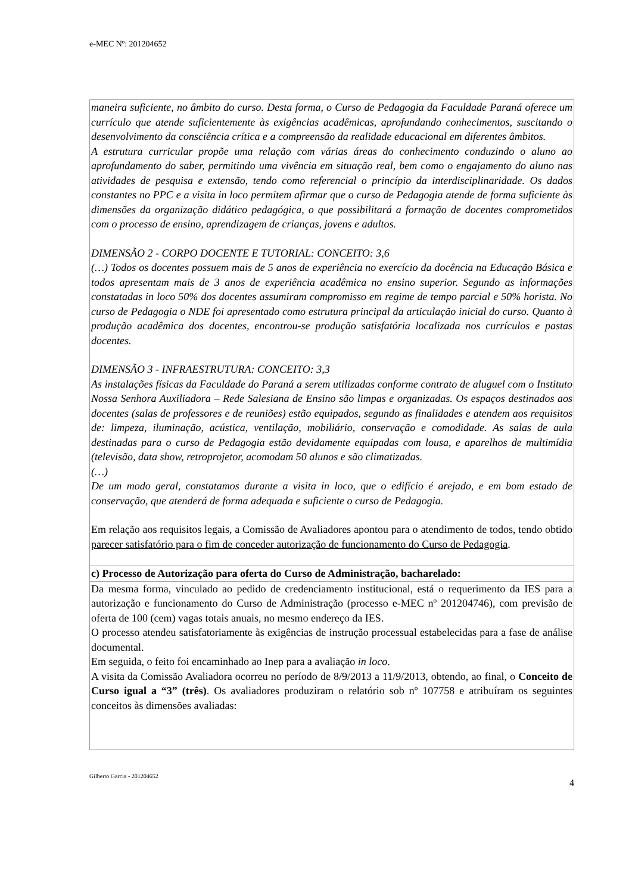e-MEC Nº: 201204652
maneira suficiente, no âmbito do curso. Desta forma, o Curso de Pedagogia da Faculdade Paraná oferece um currículo que atende suficientemente às exigências acadêmicas, aprofundando conhecimentos, suscitando o desenvolvimento da consciência crítica e a compreensão da realidade educacional em diferentes âmbitos.
A estrutura curricular propõe uma relação com várias áreas do conhecimento conduzindo o aluno ao aprofundamento do saber, permitindo uma vivência em situação real, bem como o engajamento do aluno nas atividades de pesquisa e extensão, tendo como referencial o princípio da interdisciplinaridade. Os dados constantes no PPC e a visita in loco permitem afirmar que o curso de Pedagogia atende de forma suficiente às dimensões da organização didático pedagógica, o que possibilitará a formação de docentes comprometidos com o processo de ensino, aprendizagem de crianças, jovens e adultos.
DIMENSÃO 2 - CORPO DOCENTE E TUTORIAL: CONCEITO: 3,6
(…) Todos os docentes possuem mais de 5 anos de experiência no exercício da docência na Educação Básica e todos apresentam mais de 3 anos de experiência acadêmica no ensino superior. Segundo as informações constatadas in loco 50% dos docentes assumiram compromisso em regime de tempo parcial e 50% horista. No curso de Pedagogia o NDE foi apresentado como estrutura principal da articulação inicial do curso. Quanto à produção acadêmica dos docentes, encontrou-se produção satisfatória localizada nos currículos e pastas docentes.
DIMENSÃO 3 - INFRAESTRUTURA: CONCEITO: 3,3
As instalações físicas da Faculdade do Paraná a serem utilizadas conforme contrato de aluguel com o Instituto Nossa Senhora Auxiliadora – Rede Salesiana de Ensino são limpas e organizadas. Os espaços destinados aos docentes (salas de professores e de reuniões) estão equipados, segundo as finalidades e atendem aos requisitos de: limpeza, iluminação, acústica, ventilação, mobiliário, conservação e comodidade. As salas de aula destinadas para o curso de Pedagogia estão devidamente equipadas com lousa, e aparelhos de multimídia (televisão, data show, retroprojetor, acomodam 50 alunos e são climatizadas.
(…)
De um modo geral, constatamos durante a visita in loco, que o edifício é arejado, e em bom estado de conservação, que atenderá de forma adequada e suficiente o curso de Pedagogia.
Em relação aos requisitos legais, a Comissão de Avaliadores apontou para o atendimento de todos, tendo obtido parecer satisfatório para o fim de conceder autorização de funcionamento do Curso de Pedagogia.
c) Processo de Autorização para oferta do Curso de Administração, bacharelado:
Da mesma forma, vinculado ao pedido de credenciamento institucional, está o requerimento da IES para a autorização e funcionamento do Curso de Administração (processo e-MEC nº 201204746), com previsão de oferta de 100 (cem) vagas totais anuais, no mesmo endereço da IES.
O processo atendeu satisfatoriamente às exigências de instrução processual estabelecidas para a fase de análise documental.
Em seguida, o feito foi encaminhado ao Inep para a avaliação in loco.
A visita da Comissão Avaliadora ocorreu no período de 8/9/2013 a 11/9/2013, obtendo, ao final, o Conceito de Curso igual a “3” (três). Os avaliadores produziram o relatório sob nº 107758 e atribuíram os seguintes conceitos às dimensões avaliadas:
Gilberto Garcia - 201204652 4